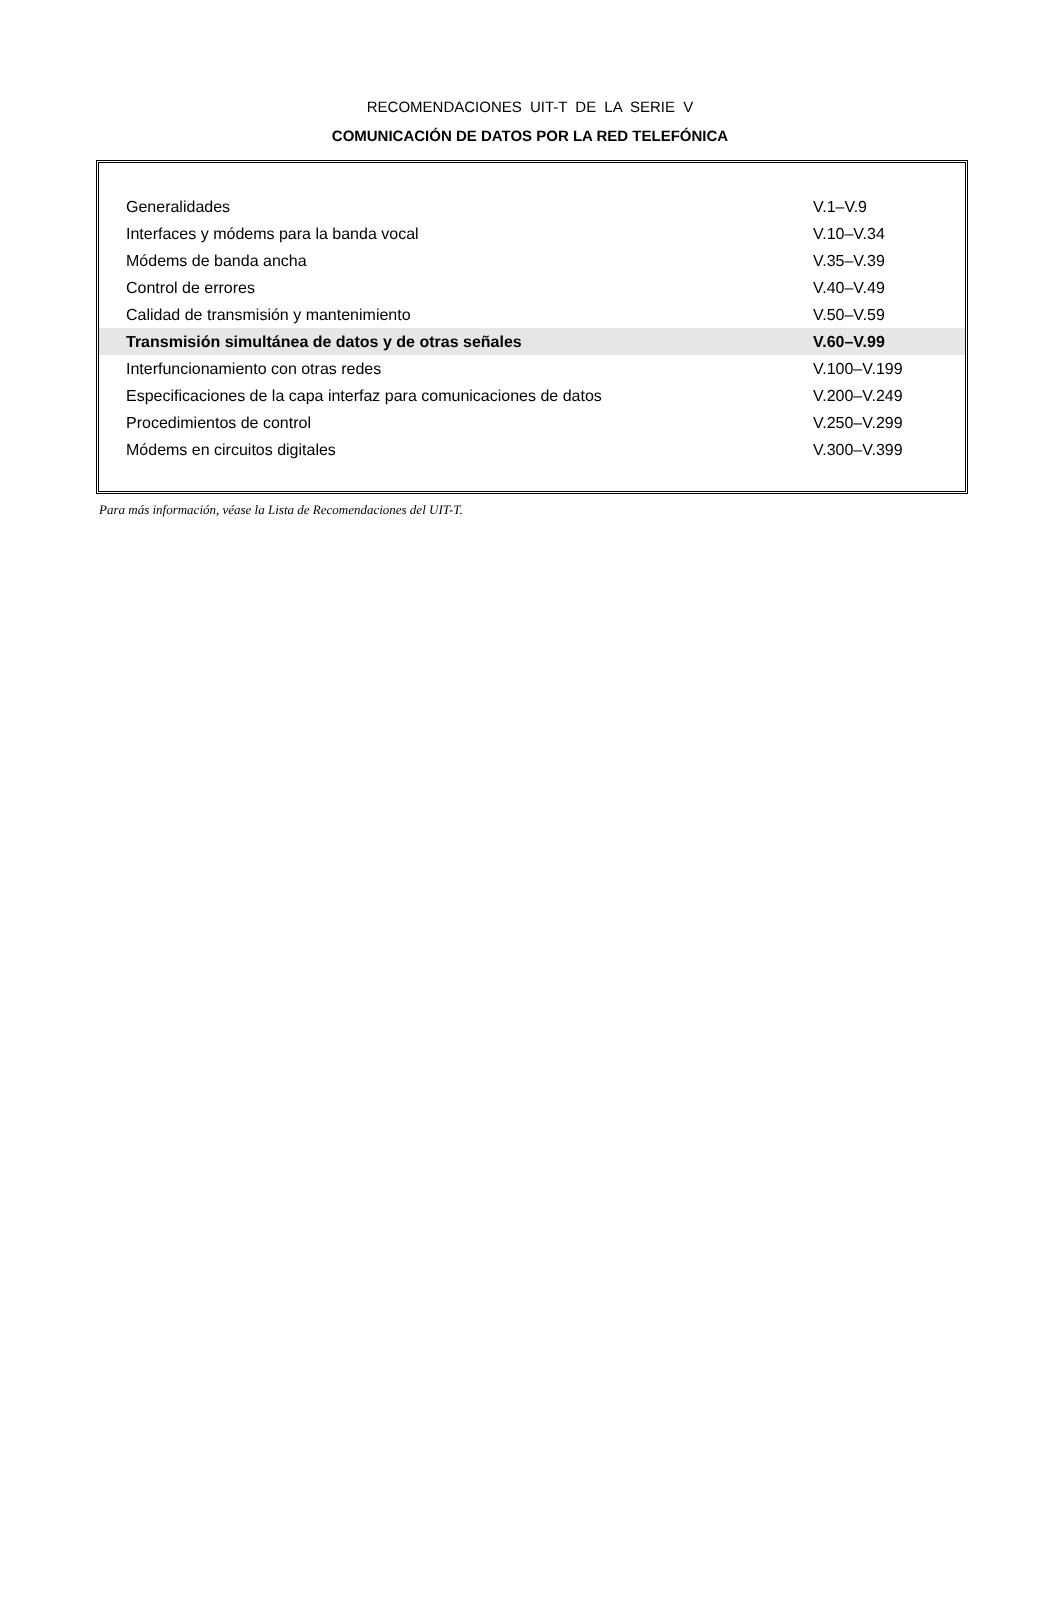RECOMENDACIONES UIT-T DE LA SERIE V
COMUNICACIÓN DE DATOS POR LA RED TELEFÓNICA
| Generalidades | V.1–V.9 |
| Interfaces y módems para la banda vocal | V.10–V.34 |
| Módems de banda ancha | V.35–V.39 |
| Control de errores | V.40–V.49 |
| Calidad de transmisión y mantenimiento | V.50–V.59 |
| Transmisión simultánea de datos y de otras señales | V.60–V.99 |
| Interfuncionamiento con otras redes | V.100–V.199 |
| Especificaciones de la capa interfaz para comunicaciones de datos | V.200–V.249 |
| Procedimientos de control | V.250–V.299 |
| Módems en circuitos digitales | V.300–V.399 |
Para más información, véase la Lista de Recomendaciones del UIT-T.